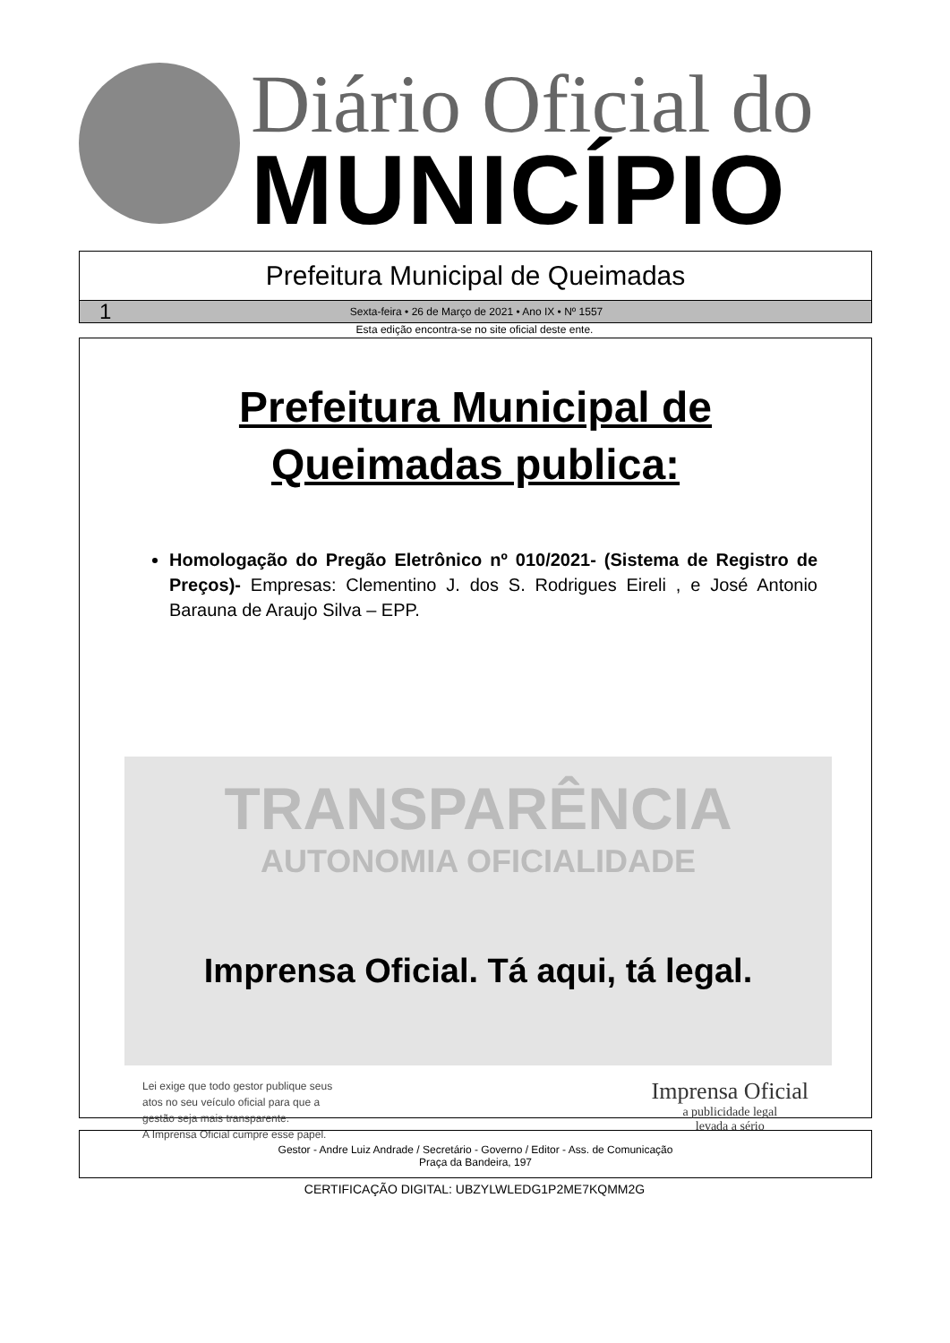Diário Oficial do
MUNICÍPIO
Prefeitura Municipal de Queimadas
1 Sexta-feira • 26 de Março de 2021 • Ano IX • Nº 1557
Esta edição encontra-se no site oficial deste ente.
Prefeitura Municipal de
Queimadas publica:
Homologação do Pregão Eletrônico nº 010/2021- (Sistema de Registro de Preços)- Empresas: Clementino J. dos S. Rodrigues Eireli , e José Antonio Barauna de Araujo Silva – EPP.
TRANSPARÊNCIA
AUTONOMIA OFICIALIDADE
Imprensa Oficial. Tá aqui, tá legal.
Lei exige que todo gestor publique seus
atos no seu veículo oficial para que a
gestão seja mais transparente.
A Imprensa Oficial cumpre esse papel.
Imprensa Oficial
a publicidade legal
levada a sério
Gestor - Andre Luiz Andrade / Secretário - Governo / Editor - Ass. de Comunicação
Praça da Bandeira, 197
CERTIFICAÇÃO DIGITAL: UBZYLWLEDG1P2ME7KQMM2G